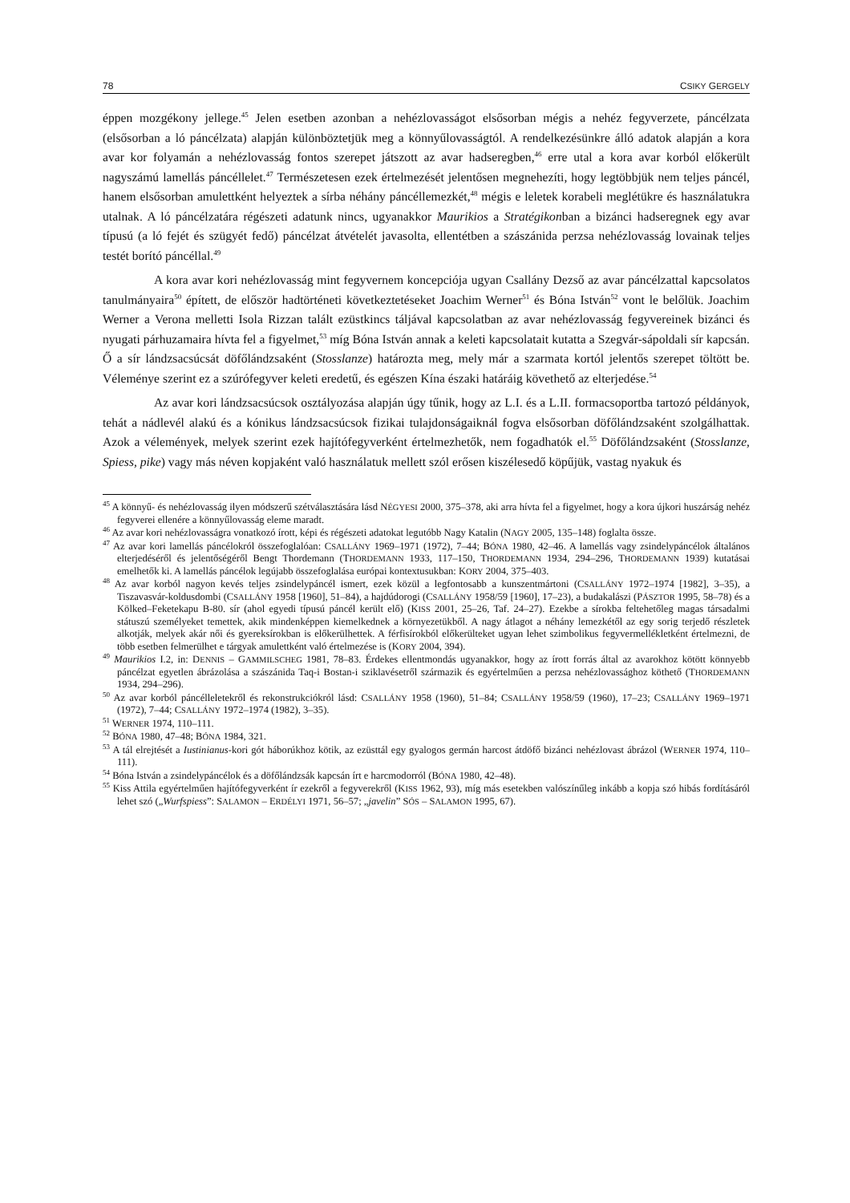78 CSIKY GERGELY
éppen mozgékony jellege.<sup>45</sup> Jelen esetben azonban a nehézlovasságot elsősorban mégis a nehéz fegyverzete, páncélzata (elsősorban a ló páncélzata) alapján különböztetjük meg a könnyűlovasságtól. A rendelkezésünkre álló adatok alapján a kora avar kor folyamán a nehézlovasság fontos szerepet játszott az avar hadseregben,<sup>46</sup> erre utal a kora avar korból előkerült nagyszámú lamellás páncéllelet.<sup>47</sup> Természetesen ezek értelmezését jelentősen megnehezíti, hogy legtöbbjük nem teljes páncél, hanem elsősorban amulettként helyeztek a sírba néhány páncéllemezkét,<sup>48</sup> mégis e leletek korabeli meglétükre és használatukra utalnak. A ló páncélzatára régészeti adatunk nincs, ugyanakkor Maurikios a Stratégikonban a bizánci hadseregnek egy avar típusú (a ló fejét és szügyét fedő) páncélzat átvételét javasolta, ellentétben a szászánida perzsa nehézlovasság lovainak teljes testét borító páncéllal.<sup>49</sup>
A kora avar kori nehézlovasság mint fegyvernem koncepciója ugyan Csallány Dezső az avar páncélzattal kapcsolatos tanulmányaira<sup>50</sup> épített, de először hadtörténeti következtetéseket Joachim Werner<sup>51</sup> és Bóna István<sup>52</sup> vont le belőlük. Joachim Werner a Verona melletti Isola Rizzan talált ezüstkincs táljával kapcsolatban az avar nehézlovasság fegyvereinek bizánci és nyugati párhuzamaira hívta fel a figyelmet,<sup>53</sup> míg Bóna István annak a keleti kapcsolatait kutatta a Szegvár-sápoldali sír kapcsán. Ő a sír lándzsacsúcsát döfőlándzsaként (Stosslanze) határozta meg, mely már a szarmata kortól jelentős szerepet töltött be. Véleménye szerint ez a szúrófegyver keleti eredetű, és egészen Kína északi határáig követhető az elterjedése.<sup>54</sup>
Az avar kori lándzsacsúcsok osztályozása alapján úgy tűnik, hogy az L.I. és a L.II. formacsoportba tartozó példányok, tehát a nádlevél alakú és a kónikus lándzsacsúcsok fizikai tulajdonságaiknál fogva elsősorban döfőlándzsaként szolgálhattak. Azok a vélemények, melyek szerint ezek hajítófegyverként értelmezhetők, nem fogadhatók el.<sup>55</sup> Döfőlándzsaként (Stosslanze, Spiess, pike) vagy más néven kopjaként való használatuk mellett szól erősen kiszélesedő köpűjük, vastag nyakuk és
<sup>45</sup> A könnyű- és nehézlovasság ilyen módszerű szétválasztására lásd NÉGYESI 2000, 375–378, aki arra hívta fel a figyelmet, hogy a kora újkori huszárság nehéz fegyverei ellenére a könnyűlovasság eleme maradt.
<sup>46</sup> Az avar kori nehézlovasságra vonatkozó írott, képi és régészeti adatokat legutóbb Nagy Katalin (NAGY 2005, 135–148) foglalta össze.
<sup>47</sup> Az avar kori lamellás páncélokról összefoglalóan: CSALLÁNY 1969–1971 (1972), 7–44; BÓNA 1980, 42–46. A lamellás vagy zsindelypáncélok általános elterjedéséről és jelentőségéről Bengt Thordemann (THORDEMANN 1933, 117–150, THORDEMANN 1934, 294–296, THORDEMANN 1939) kutatásai emelhetők ki. A lamellás páncélok legújabb összefoglalása európai kontextusukban: KORY 2004, 375–403.
<sup>48</sup> Az avar korból nagyon kevés teljes zsindelypáncél ismert, ezek közül a legfontosabb a kunszentmártoni (CSALLÁNY 1972–1974 [1982], 3–35), a Tiszavasvár-koldusdombi (CSALLÁNY 1958 [1960], 51–84), a hajdúdorogi (CSALLÁNY 1958/59 [1960], 17–23), a budakalászi (PÁSZTOR 1995, 58–78) és a Kölked–Feketekapu B-80. sír (ahol egyedi típusú páncél került elő) (KISS 2001, 25–26, Taf. 24–27). Ezekbe a sírokba feltehetőleg magas társadalmi státuszú személyeket temettek, akik mindenképpen kiemelkednek a környezetükből. A nagy átlagot a néhány lemezkétől az egy sorig terjedő részletek alkotják, melyek akár női és gyereksírokban is előkerülhettek. A férfisírokból előkerülteket ugyan lehet szimbolikus fegyvermellékletként értelmezni, de több esetben felmerülhet e tárgyak amulettként való értelmezése is (KORY 2004, 394).
<sup>49</sup> Maurikios I.2, in: DENNIS – GAMMILSCHEG 1981, 78–83. Érdekes ellentmondás ugyanakkor, hogy az írott forrás által az avarokhoz kötött könnyebb páncélzat egyetlen ábrázolása a szászánida Taq-i Bostan-i sziklavésetről származik és egyértelműen a perzsa nehézlovassághoz köthető (THORDEMANN 1934, 294–296).
<sup>50</sup> Az avar korból páncélleletekről és rekonstrukciókról lásd: CSALLÁNY 1958 (1960), 51–84; CSALLÁNY 1958/59 (1960), 17–23; CSALLÁNY 1969–1971 (1972), 7–44; CSALLÁNY 1972–1974 (1982), 3–35).
<sup>51</sup> WERNER 1974, 110–111.
<sup>52</sup> BÓNA 1980, 47–48; BÓNA 1984, 321.
<sup>53</sup> A tál elrejtését a Iustinianus-kori gót háborúkhoz kötik, az ezüsttál egy gyalogos germán harcost átdöfő bizánci nehézlovast ábrázol (WERNER 1974, 110–111).
<sup>54</sup> Bóna István a zsindelypáncélok és a döfőlándzsák kapcsán írt e harcmodorról (BÓNA 1980, 42–48).
<sup>55</sup> Kiss Attila egyértelműen hajítófegyverként ír ezekről a fegyverekről (KISS 1962, 93), míg más esetekben valószínűleg inkább a kopja szó hibás fordításáról lehet szó („Wurfspiess”: SALAMON – ERDÉLYI 1971, 56–57; „javelin” SÓS – SALAMON 1995, 67).